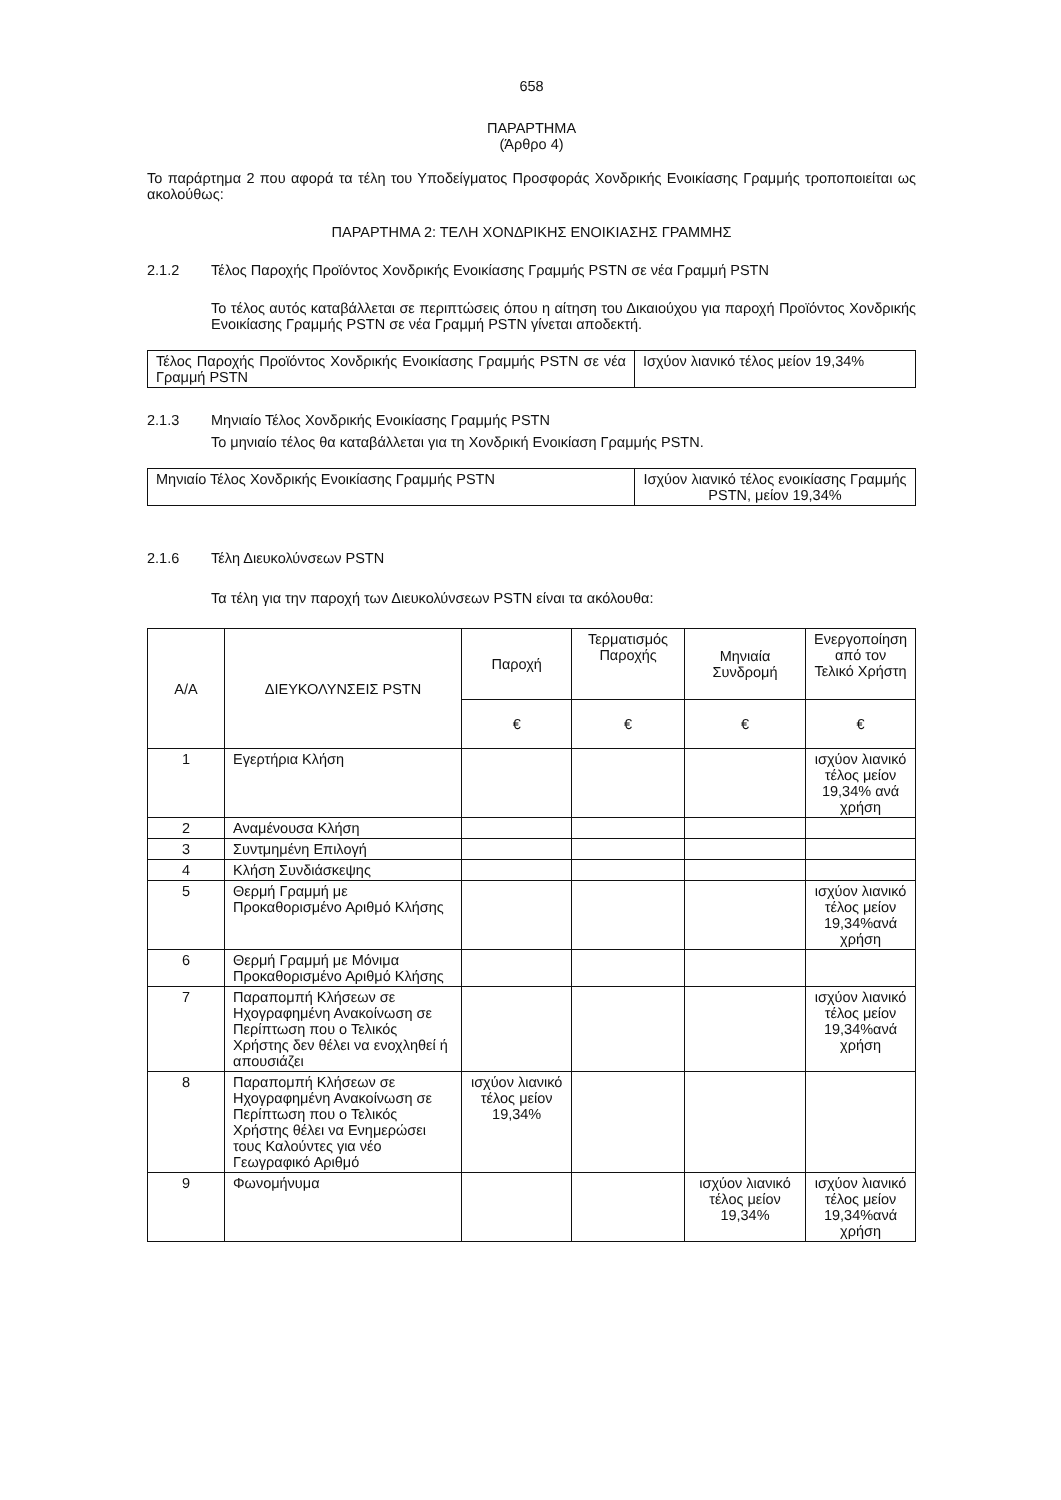658
ΠΑΡΑΡΤΗΜΑ
(Άρθρο 4)
Το παράρτημα 2 που αφορά τα τέλη του Υποδείγματος Προσφοράς Χονδρικής Ενοικίασης Γραμμής τροποποιείται ως ακολούθως:
ΠΑΡΑΡΤΗΜΑ 2: ΤΕΛΗ ΧΟΝΔΡΙΚΗΣ ΕΝΟΙΚΙΑΣΗΣ ΓΡΑΜΜΗΣ
2.1.2 Τέλος Παροχής Προϊόντος Χονδρικής Ενοικίασης Γραμμής PSTN σε νέα Γραμμή PSTN
Το τέλος αυτός καταβάλλεται σε περιπτώσεις όπου η αίτηση του Δικαιούχου για παροχή Προϊόντος Χονδρικής Ενοικίασης Γραμμής PSTN σε νέα Γραμμή PSTN γίνεται αποδεκτή.
| Τέλος Παροχής Προϊόντος Χονδρικής Ενοικίασης Γραμμής PSTN σε νέα Γραμμή PSTN | Ισχύον λιανικό τέλος μείον 19,34% |
2.1.3 Μηνιαίο Τέλος Χονδρικής Ενοικίασης Γραμμής PSTN
Το μηνιαίο τέλος θα καταβάλλεται για τη Χονδρική Ενοικίαση Γραμμής PSTN.
| Μηνιαίο Τέλος Χονδρικής Ενοικίασης Γραμμής PSTN | Ισχύον λιανικό τέλος ενοικίασης Γραμμής PSTN, μείον 19,34% |
2.1.6 Τέλη Διευκολύνσεων PSTN
Τα τέλη για την παροχή των Διευκολύνσεων PSTN είναι τα ακόλουθα:
| Α/Α | ΔΙΕΥΚΟΛΥΝΣΕΙΣ PSTN | Παροχή | Τερματισμός Παροχής | Μηνιαία Συνδρομή | Ενεργοποίηση από τον Τελικό Χρήστη |
| --- | --- | --- | --- | --- | --- |
| | | € | € | € | € |
| 1 | Εγερτήρια Κλήση | | | | ισχύον λιανικό τέλος μείον 19,34% ανά χρήση |
| 2 | Αναμένουσα Κλήση | | | | |
| 3 | Συντμημένη Επιλογή | | | | |
| 4 | Κλήση Συνδιάσκεψης | | | | |
| 5 | Θερμή Γραμμή με Προκαθορισμένο Αριθμό Κλήσης | | | | ισχύον λιανικό τέλος μείον 19,34%ανά χρήση |
| 6 | Θερμή Γραμμή με Μόνιμα Προκαθορισμένο Αριθμό Κλήσης | | | | |
| 7 | Παραπομπή Κλήσεων σε Ηχογραφημένη Ανακοίνωση σε Περίπτωση που ο Τελικός Χρήστης δεν θέλει να ενοχληθεί ή απουσιάζει | | | | ισχύον λιανικό τέλος μείον 19,34%ανά χρήση |
| 8 | Παραπομπή Κλήσεων σε Ηχογραφημένη Ανακοίνωση σε Περίπτωση που ο Τελικός Χρήστης θέλει να Ενημερώσει τους Καλούντες για νέο Γεωγραφικό Αριθμό | ισχύον λιανικό τέλος μείον 19,34% | | | |
| 9 | Φωνομήνυμα | | | ισχύον λιανικό τέλος μείον 19,34% | ισχύον λιανικό τέλος μείον 19,34%ανά χρήση |